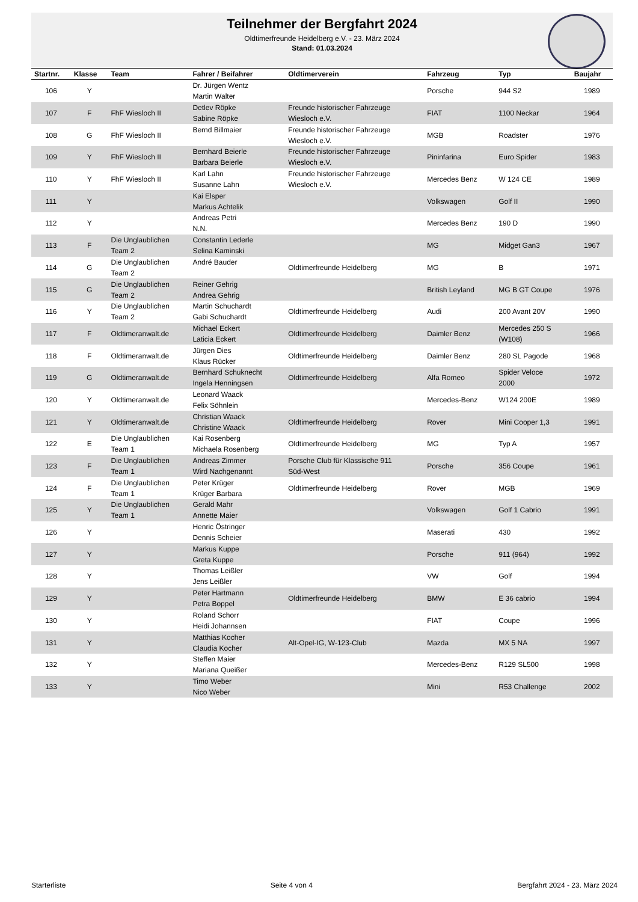Teilnehmer der Bergfahrt 2024
Oldtimerfreunde Heidelberg e.V. - 23. März 2024
Stand: 01.03.2024
| Startnr. | Klasse | Team | Fahrer / Beifahrer | Oldtimerverein | Fahrzeug | Typ | Baujahr |
| --- | --- | --- | --- | --- | --- | --- | --- |
| 106 | Y | | Dr. Jürgen Wentz Martin Walter | | Porsche | 944 S2 | 1989 |
| 107 | F | FhF Wiesloch II | Detlev Röpke Sabine Röpke | Freunde historischer Fahrzeuge Wiesloch e.V. | FIAT | 1100 Neckar | 1964 |
| 108 | G | FhF Wiesloch II | Bernd Billmaier | Freunde historischer Fahrzeuge Wiesloch e.V. | MGB | Roadster | 1976 |
| 109 | Y | FhF Wiesloch II | Bernhard Beierle Barbara Beierle | Freunde historischer Fahrzeuge Wiesloch e.V. | Pininfarina | Euro Spider | 1983 |
| 110 | Y | FhF Wiesloch II | Karl Lahn Susanne Lahn | Freunde historischer Fahrzeuge Wiesloch e.V. | Mercedes Benz | W 124 CE | 1989 |
| 111 | Y | | Kai Elsper Markus Achtelik | | Volkswagen | Golf II | 1990 |
| 112 | Y | | Andreas Petri N.N. | | Mercedes Benz | 190 D | 1990 |
| 113 | F | Die Unglaublichen Team 2 | Constantin Lederle Selina Kaminski | | MG | Midget Gan3 | 1967 |
| 114 | G | Die Unglaublichen Team 2 | André Bauder | Oldtimerfreunde Heidelberg | MG | B | 1971 |
| 115 | G | Die Unglaublichen Team 2 | Reiner Gehrig Andrea Gehrig | | British Leyland | MG B GT Coupe | 1976 |
| 116 | Y | Die Unglaublichen Team 2 | Martin Schuchardt Gabi Schuchardt | Oldtimerfreunde Heidelberg | Audi | 200 Avant 20V | 1990 |
| 117 | F | Oldtimeranwalt.de | Michael Eckert Laticia Eckert | Oldtimerfreunde Heidelberg | Daimler Benz | Mercedes 250 S (W108) | 1966 |
| 118 | F | Oldtimeranwalt.de | Jürgen Dies Klaus Rücker | Oldtimerfreunde Heidelberg | Daimler Benz | 280 SL Pagode | 1968 |
| 119 | G | Oldtimeranwalt.de | Bernhard Schuknecht Ingela Henningsen | Oldtimerfreunde Heidelberg | Alfa Romeo | Spider Veloce 2000 | 1972 |
| 120 | Y | Oldtimeranwalt.de | Leonard Waack Felix Söhnlein | | Mercedes-Benz | W124 200E | 1989 |
| 121 | Y | Oldtimeranwalt.de | Christian Waack Christine Waack | Oldtimerfreunde Heidelberg | Rover | Mini Cooper 1,3 | 1991 |
| 122 | E | Die Unglaublichen Team 1 | Kai Rosenberg Michaela Rosenberg | Oldtimerfreunde Heidelberg | MG | Typ A | 1957 |
| 123 | F | Die Unglaublichen Team 1 | Andreas Zimmer Wird Nachgenannt | Porsche Club für Klassische 911 Süd-West | Porsche | 356 Coupe | 1961 |
| 124 | F | Die Unglaublichen Team 1 | Peter Krüger Krüger Barbara | Oldtimerfreunde Heidelberg | Rover | MGB | 1969 |
| 125 | Y | Die Unglaublichen Team 1 | Gerald Mahr Annette Maier | | Volkswagen | Golf 1 Cabrio | 1991 |
| 126 | Y | | Henric Östringer Dennis Scheier | | Maserati | 430 | 1992 |
| 127 | Y | | Markus Kuppe Greta Kuppe | | Porsche | 911 (964) | 1992 |
| 128 | Y | | Thomas Leißler Jens Leißler | | VW | Golf | 1994 |
| 129 | Y | | Peter Hartmann Petra Boppel | Oldtimerfreunde Heidelberg | BMW | E 36 cabrio | 1994 |
| 130 | Y | | Roland Schorr Heidi Johannsen | | FIAT | Coupe | 1996 |
| 131 | Y | | Matthias Kocher Claudia Kocher | Alt-Opel-IG, W-123-Club | Mazda | MX 5 NA | 1997 |
| 132 | Y | | Steffen Maier Mariana Queißer | | Mercedes-Benz | R129 SL500 | 1998 |
| 133 | Y | | Timo Weber Nico Weber | | Mini | R53 Challenge | 2002 |
Starterliste Seite 4 von 4 Bergfahrt 2024 - 23. März 2024